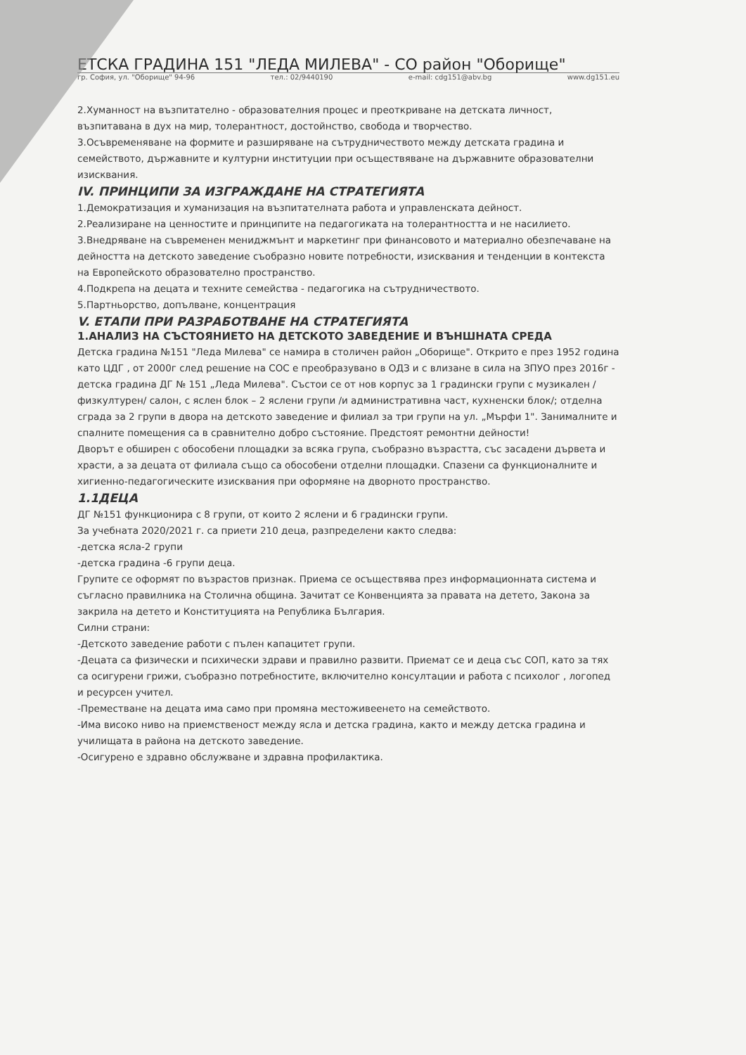ЕТСКА ГРАДИНА 151 "ЛЕДА МИЛЕВА" - СО район "Оборище"
гр. София, ул. "Оборище" 94-96 тел.: 02/9440190 e-mail: cdg151@abv.bg www.dg151.eu
2.Хуманност на възпитателно - образователния процес и преоткриване на детската личност, възпитавана в дух на мир, толерантност, достойнство, свобода и творчество.
3.Осъвременяване на формите и разширяване на сътрудничеството между детската градина и семейството, държавните и културни институции при осъществяване на държавните образователни изисквания.
IV. ПРИНЦИПИ ЗА ИЗГРАЖДАНЕ НА СТРАТЕГИЯТА
1.Демократизация и хуманизация на възпитателната работа и управленската дейност.
2.Реализиране на ценностите и принципите на педагогиката на толерантността и не насилието.
3.Внедряване на съвременен мениджмънт и маркетинг при финансовото и материално обезпечаване на дейността на детското заведение съобразно новите потребности, изисквания и тенденции в контекста на Европейското образователно пространство.
4.Подкрепа на децата и техните семейства - педагогика на сътрудничеството.
5.Партньорство, допълване, концентрация
V. ЕТАПИ ПРИ РАЗРАБОТВАНЕ НА СТРАТЕГИЯТА
1.АНАЛИЗ НА СЪСТОЯНИЕТО НА ДЕТСКОТО ЗАВЕДЕНИЕ И ВЪНШНАТА СРЕДА
Детска градина №151 "Леда Милева" се намира в столичен район „Оборище". Открито е през 1952 година като ЦДГ , от 2000г след решение на СОС е преобразувано в ОДЗ и с влизане в сила на ЗПУО през 2016г - детска градина ДГ № 151 „Леда Милева". Състои се от нов корпус за 1 градински групи с музикален /физкултурен/ салон, с яслен блок – 2 яслени групи /и административна част, кухненски блок/; отделна сграда за 2 групи в двора на детското заведение и филиал за три групи на ул. „Мърфи 1". Занималните и спалните помещения са в сравнително добро състояние. Предстоят ремонтни дейности!
Дворът е обширен с обособени площадки за всяка група, съобразно възрастта, със засадени дървета и храсти, а за децата от филиала също са обособени отделни площадки. Спазени са функционалните и хигиенно-педагогическите изисквания при оформяне на дворното пространство.
1.1ДЕЦА
ДГ №151 функционира с 8 групи, от които 2 яслени и 6 градински групи.
За учебната 2020/2021 г. са приети 210 деца, разпределени както следва:
-детска ясла-2 групи
-детска градина -6 групи деца.
Групите се оформят по възрастов признак. Приема се осъществява през информационната система и съгласно правилника на Столична община. Зачитат се Конвенцията за правата на детето, Закона за закрила на детето и Конституцията на Република България.
Силни страни:
-Детското заведение работи с пълен капацитет групи.
-Децата са физически и психически здрави и правилно развити. Приемат се и деца със СОП, като за тях са осигурени грижи, съобразно потребностите, включително консултации и работа с психолог , логопед и ресурсен учител.
-Преместване на децата има само при промяна местоживеенето на семейството.
-Има високо ниво на приемственост между ясла и детска градина, както и между детска градина и училищата в района на детското заведение.
-Осигурено е здравно обслужване и здравна профилактика.